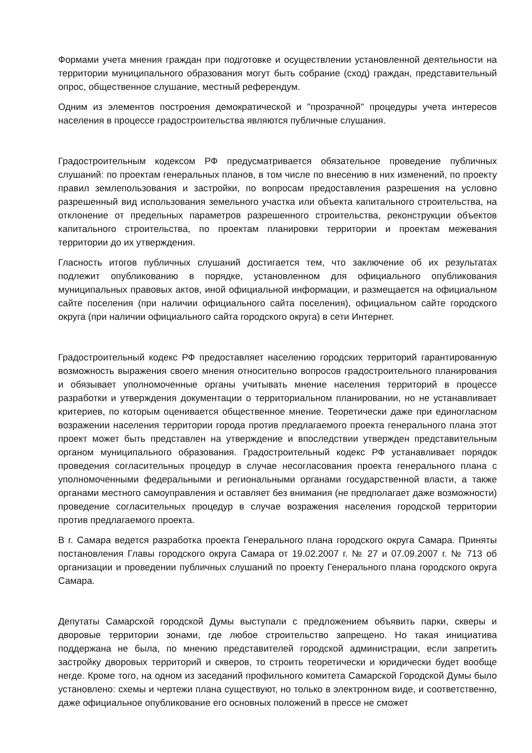Формами учета мнения граждан при подготовке и осуществлении установленной деятельности на территории муниципального образования могут быть собрание (сход) граждан, представительный опрос, общественное слушание, местный референдум.
Одним из элементов построения демократической и "прозрачной" процедуры учета интересов населения в процессе градостроительства являются публичные слушания.
Градостроительным кодексом РФ предусматривается обязательное проведение публичных слушаний: по проектам генеральных планов, в том числе по внесению в них изменений, по проекту правил землепользования и застройки, по вопросам предоставления разрешения на условно разрешенный вид использования земельного участка или объекта капитального строительства, на отклонение от предельных параметров разрешенного строительства, реконструкции объектов капитального строительства, по проектам планировки территории и проектам межевания территории до их утверждения.
Гласность итогов публичных слушаний достигается тем, что заключение об их результатах подлежит опубликованию в порядке, установленном для официального опубликования муниципальных правовых актов, иной официальной информации, и размещается на официальном сайте поселения (при наличии официального сайта поселения), официальном сайте городского округа (при наличии официального сайта городского округа) в сети Интернет.
Градостроительный кодекс РФ предоставляет населению городских территорий гарантированную возможность выражения своего мнения относительно вопросов градостроительного планирования и обязывает уполномоченные органы учитывать мнение населения территорий в процессе разработки и утверждения документации о территориальном планировании, но не устанавливает критериев, по которым оценивается общественное мнение. Теоретически даже при единогласном возражении населения территории города против предлагаемого проекта генерального плана этот проект может быть представлен на утверждение и впоследствии утвержден представительным органом муниципального образования. Градостроительный кодекс РФ устанавливает порядок проведения согласительных процедур в случае несогласования проекта генерального плана с уполномоченными федеральными и региональными органами государственной власти, а также органами местного самоуправления и оставляет без внимания (не предполагает даже возможности) проведение согласительных процедур в случае возражения населения городской территории против предлагаемого проекта.
В г. Самара ведется разработка проекта Генерального плана городского округа Самара. Приняты постановления Главы городского округа Самара от 19.02.2007 г. № 27 и 07.09.2007 г. № 713 об организации и проведении публичных слушаний по проекту Генерального плана городского округа Самара.
Депутаты Самарской городской Думы выступали с предложением объявить парки, скверы и дворовые территории зонами, где любое строительство запрещено. Но такая инициатива поддержана не была, по мнению представителей городской администрации, если запретить застройку дворовых территорий и скверов, то строить теоретически и юридически будет вообще негде. Кроме того, на одном из заседаний профильного комитета Самарской Городской Думы было установлено: схемы и чертежи плана существуют, но только в электронном виде, и соответственно, даже официальное опубликование его основных положений в прессе не сможет